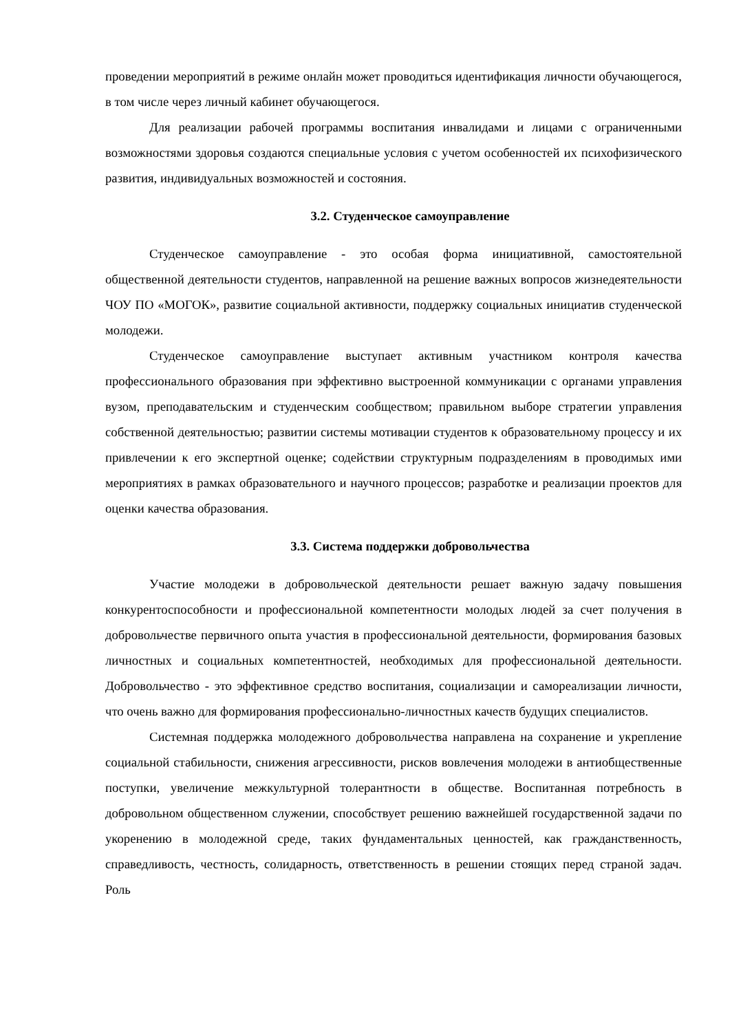проведении мероприятий в режиме онлайн может проводиться идентификация личности обучающегося, в том числе через личный кабинет обучающегося.
Для реализации рабочей программы воспитания инвалидами и лицами с ограниченными возможностями здоровья создаются специальные условия с учетом особенностей их психофизического развития, индивидуальных возможностей и состояния.
3.2. Студенческое самоуправление
Студенческое самоуправление - это особая форма инициативной, самостоятельной общественной деятельности студентов, направленной на решение важных вопросов жизнедеятельности ЧОУ ПО «МОГОК», развитие социальной активности, поддержку социальных инициатив студенческой молодежи.
Студенческое самоуправление выступает активным участником контроля качества профессионального образования при эффективно выстроенной коммуникации с органами управления вузом, преподавательским и студенческим сообществом; правильном выборе стратегии управления собственной деятельностью; развитии системы мотивации студентов к образовательному процессу и их привлечении к его экспертной оценке; содействии структурным подразделениям в проводимых ими мероприятиях в рамках образовательного и научного процессов; разработке и реализации проектов для оценки качества образования.
3.3. Система поддержки добровольчества
Участие молодежи в добровольческой деятельности решает важную задачу повышения конкурентоспособности и профессиональной компетентности молодых людей за счет получения в добровольчестве первичного опыта участия в профессиональной деятельности, формирования базовых личностных и социальных компетентностей, необходимых для профессиональной деятельности. Добровольчество - это эффективное средство воспитания, социализации и самореализации личности, что очень важно для формирования профессионально-личностных качеств будущих специалистов.
Системная поддержка молодежного добровольчества направлена на сохранение и укрепление социальной стабильности, снижения агрессивности, рисков вовлечения молодежи в антиобщественные поступки, увеличение межкультурной толерантности в обществе. Воспитанная потребность в добровольном общественном служении, способствует решению важнейшей государственной задачи по укоренению в молодежной среде, таких фундаментальных ценностей, как гражданственность, справедливость, честность, солидарность, ответственность в решении стоящих перед страной задач. Роль